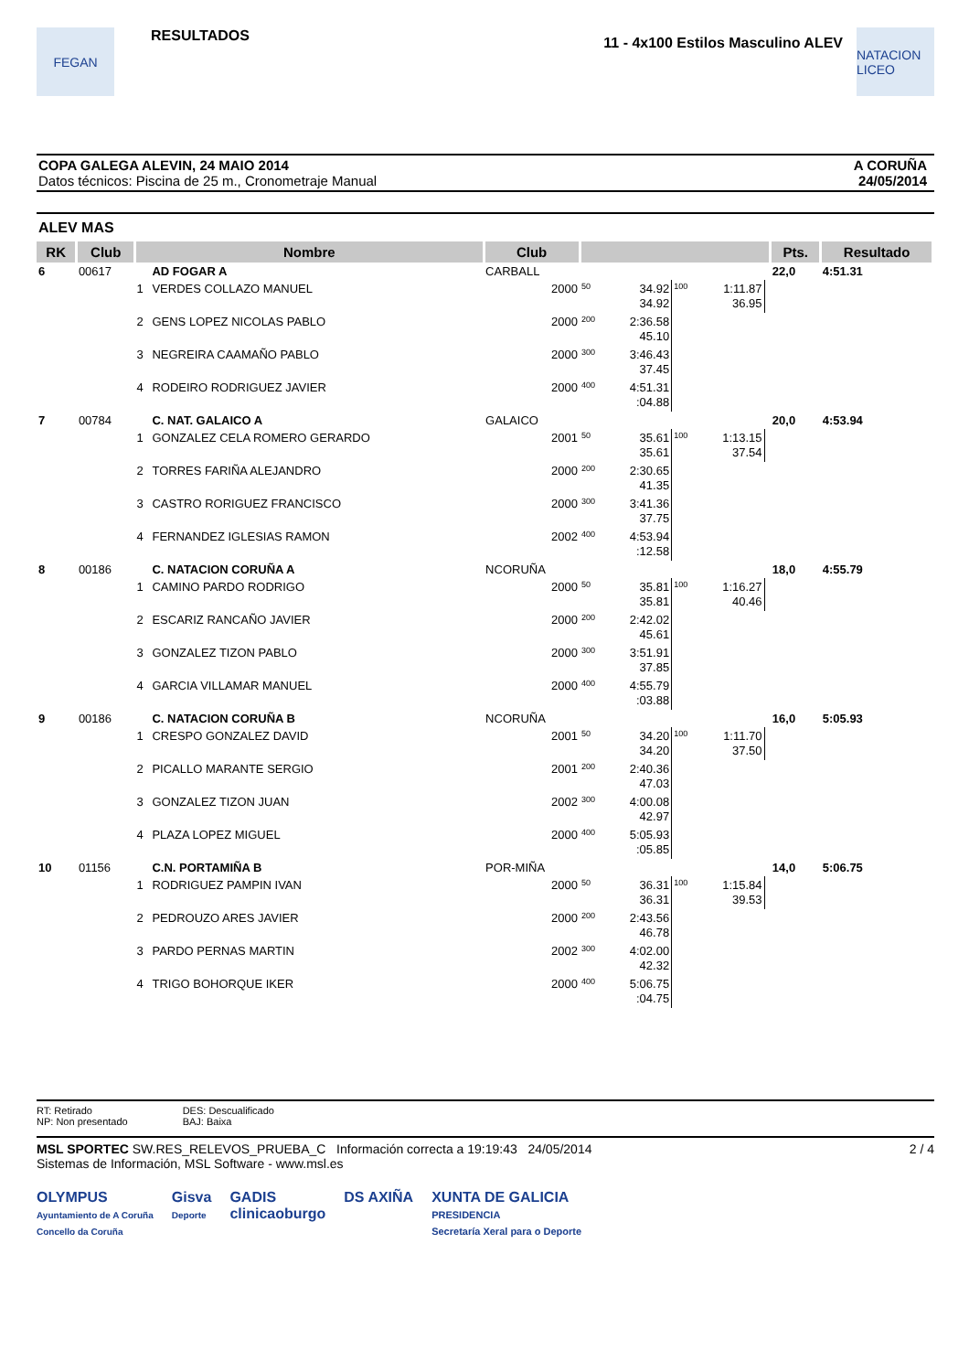FEGAN
RESULTADOS
11 - 4x100 Estilos Masculino ALEV
NATACION LICEO
COPA GALEGA ALEVIN, 24 MAIO 2014
Datos técnicos: Piscina de 25 m., Cronometraje Manual
A CORUÑA
24/05/2014
ALEV MAS
| RK | Club | Nombre | | Club | | | | | | Pts. | Resultado |
| --- | --- | --- | --- | --- | --- | --- | --- | --- | --- | --- | --- |
| 6 | 00617 | | AD FOGAR A | CARBALL | | | | | | 22,0 | 4:51.31 |
| | | 1 | VERDES COLLAZO MANUEL | 2000 | 50 | 34.92 34.92 | 100 | 1:11.87 36.95 | | | |
| | | 2 | GENS LOPEZ NICOLAS PABLO | 2000 | 200 | 2:36.58 45.10 | | | | | |
| | | 3 | NEGREIRA CAAMAÑO PABLO | 2000 | 300 | 3:46.43 37.45 | | | | | |
| | | 4 | RODEIRO RODRIGUEZ JAVIER | 2000 | 400 | 4:51.31 :04.88 | | | | | |
| 7 | 00784 | | C. NAT. GALAICO A | GALAICO | | | | | | 20,0 | 4:53.94 |
| | | 1 | GONZALEZ CELA ROMERO GERARDO | 2001 | 50 | 35.61 35.61 | 100 | 1:13.15 37.54 | | | |
| | | 2 | TORRES FARIÑA ALEJANDRO | 2000 | 200 | 2:30.65 41.35 | | | | | |
| | | 3 | CASTRO RORIGUEZ FRANCISCO | 2000 | 300 | 3:41.36 37.75 | | | | | |
| | | 4 | FERNANDEZ IGLESIAS RAMON | 2002 | 400 | 4:53.94 :12.58 | | | | | |
| 8 | 00186 | | C. NATACION CORUÑA A | NCORUÑA | | | | | | 18,0 | 4:55.79 |
| | | 1 | CAMINO PARDO RODRIGO | 2000 | 50 | 35.81 35.81 | 100 | 1:16.27 40.46 | | | |
| | | 2 | ESCARIZ RANCAÑO JAVIER | 2000 | 200 | 2:42.02 45.61 | | | | | |
| | | 3 | GONZALEZ TIZON PABLO | 2000 | 300 | 3:51.91 37.85 | | | | | |
| | | 4 | GARCIA VILLAMAR MANUEL | 2000 | 400 | 4:55.79 :03.88 | | | | | |
| 9 | 00186 | | C. NATACION CORUÑA B | NCORUÑA | | | | | | 16,0 | 5:05.93 |
| | | 1 | CRESPO GONZALEZ DAVID | 2001 | 50 | 34.20 34.20 | 100 | 1:11.70 37.50 | | | |
| | | 2 | PICALLO MARANTE SERGIO | 2001 | 200 | 2:40.36 47.03 | | | | | |
| | | 3 | GONZALEZ TIZON JUAN | 2002 | 300 | 4:00.08 42.97 | | | | | |
| | | 4 | PLAZA LOPEZ MIGUEL | 2000 | 400 | 5:05.93 :05.85 | | | | | |
| 10 | 01156 | | C.N. PORTAMIÑA B | POR-MIÑA | | | | | | 14,0 | 5:06.75 |
| | | 1 | RODRIGUEZ PAMPIN IVAN | 2000 | 50 | 36.31 36.31 | 100 | 1:15.84 39.53 | | | |
| | | 2 | PEDROUZO ARES JAVIER | 2000 | 200 | 2:43.56 46.78 | | | | | |
| | | 3 | PARDO PERNAS MARTIN | 2002 | 300 | 4:02.00 42.32 | | | | | |
| | | 4 | TRIGO BOHORQUE IKER | 2000 | 400 | 5:06.75 :04.75 | | | | | |
RT: Retirado
NP: Non presentado
DES: Descualificado
BAJ: Baixa
MSL SPORTEC SW.RES_RELEVOS_PRUEBA_C Información correcta a 19:19:43 24/05/2014
Sistemas de Información, MSL Software - www.msl.es
2 / 4
OLYMPUS
Ayuntamiento de A Coruña
Concello da Coruña
Gisva
Deporte
GADIS
clinicaoburgo
DS AXIÑA XUNTA DE GALICIA
PRESIDENCIA
Secretaría Xeral para o Deporte